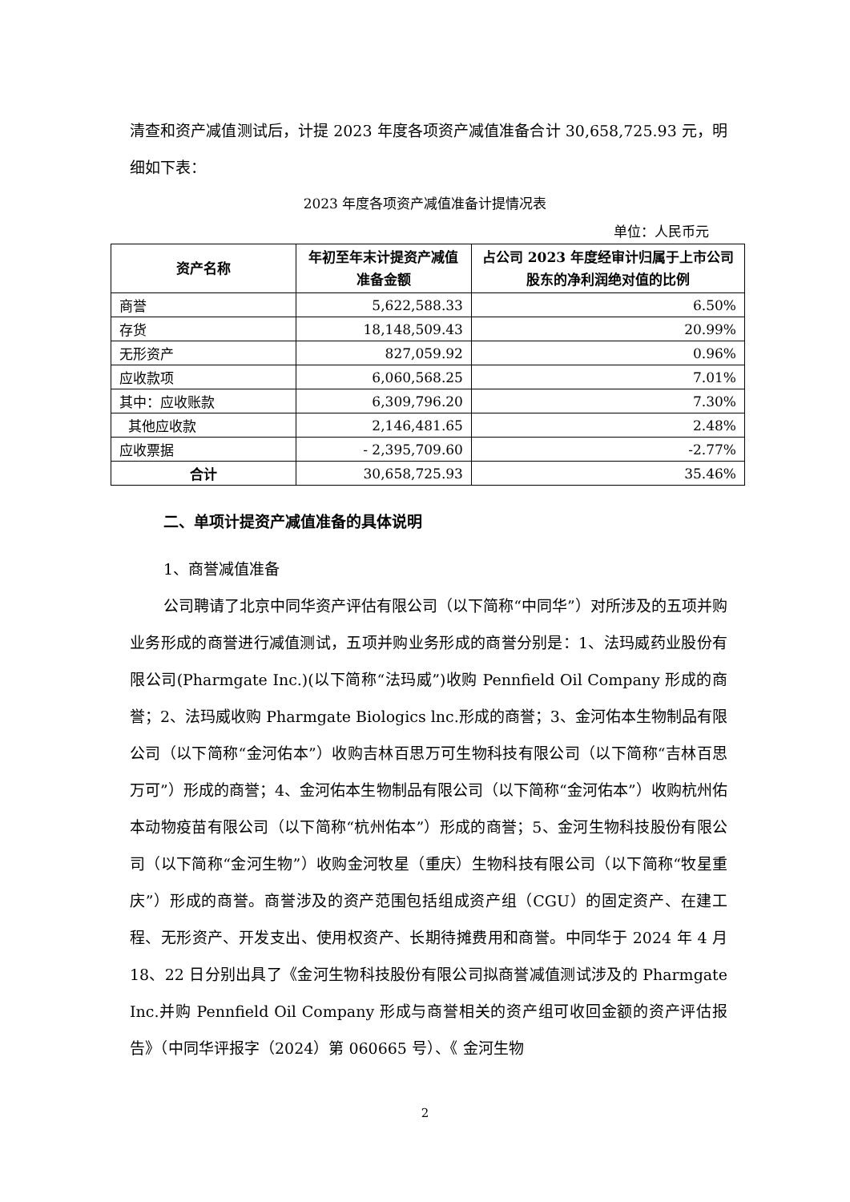清查和资产减值测试后，计提 2023 年度各项资产减值准备合计 30,658,725.93 元，明细如下表：
2023 年度各项资产减值准备计提情况表
单位：人民币元
| 资产名称 | 年初至年末计提资产减值准备金额 | 占公司 2023 年度经审计归属于上市公司股东的净利润绝对值的比例 |
| --- | --- | --- |
| 商誉 | 5,622,588.33 | 6.50% |
| 存货 | 18,148,509.43 | 20.99% |
| 无形资产 | 827,059.92 | 0.96% |
| 应收款项 | 6,060,568.25 | 7.01% |
| 其中：应收账款 | 6,309,796.20 | 7.30% |
| 其他应收款 | 2,146,481.65 | 2.48% |
| 应收票据 | - 2,395,709.60 | -2.77% |
| 合计 | 30,658,725.93 | 35.46% |
二、单项计提资产减值准备的具体说明
1、商誉减值准备
公司聘请了北京中同华资产评估有限公司（以下简称“中同华”）对所涉及的五项并购业务形成的商誉进行减值测试，五项并购业务形成的商誉分别是：1、法玛威药业股份有限公司(Pharmgate Inc.)(以下简称“法玛威”)收购 Pennfield Oil Company 形成的商誉；2、法玛威收购 Pharmgate Biologics lnc.形成的商誉；3、金河佑本生物制品有限公司（以下简称“金河佑本”）收购吉林百思万可生物科技有限公司（以下简称“吉林百思万可”）形成的商誉；4、金河佑本生物制品有限公司（以下简称“金河佑本”）收购杭州佑本动物疫苗有限公司（以下简称“杭州佑本”）形成的商誉；5、金河生物科技股份有限公司（以下简称“金河生物”）收购金河牧星（重庆）生物科技有限公司（以下简称“牧星重庆”）形成的商誉。商誉涉及的资产范围包括组成资产组（CGU）的固定资产、在建工程、无形资产、开发支出、使用权资产、长期待摊费用和商誉。中同华于 2024 年 4 月 18、22 日分别出具了《金河生物科技股份有限公司拟商誉减值测试涉及的 Pharmgate Inc.并购 Pennfield Oil Company 形成与商誉相关的资产组可收回金额的资产评估报告》（中同华评报字（2024）第 060665 号）、《 金河生物
2